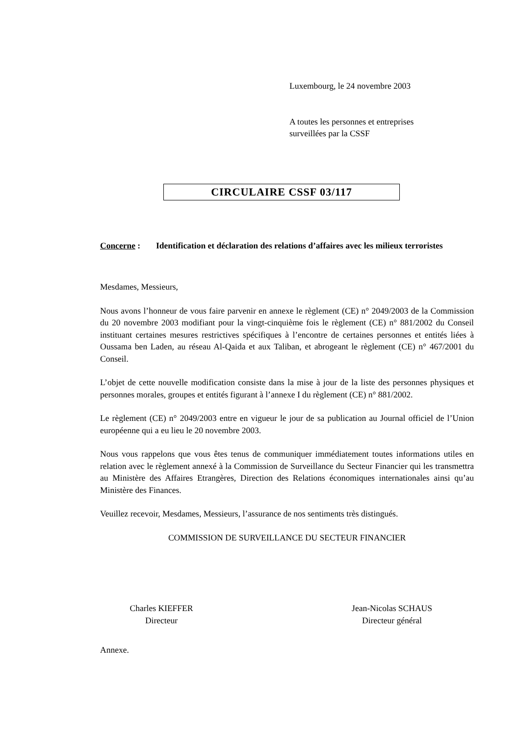Luxembourg, le 24 novembre 2003
A toutes les personnes et entreprises
surveillées par la CSSF
CIRCULAIRE CSSF 03/117
Concerne : Identification et déclaration des relations d’affaires avec les milieux terroristes
Mesdames, Messieurs,
Nous avons l’honneur de vous faire parvenir en annexe le règlement (CE) n° 2049/2003 de la Commission du 20 novembre 2003 modifiant pour la vingt-cinquième fois le règlement (CE) n° 881/2002 du Conseil instituant certaines mesures restrictives spécifiques à l’encontre de certaines personnes et entités liées à Oussama ben Laden, au réseau Al-Qaida et aux Taliban, et abrogeant le règlement (CE) n° 467/2001 du Conseil.
L’objet de cette nouvelle modification consiste dans la mise à jour de la liste des personnes physiques et personnes morales, groupes et entités figurant à l’annexe I du règlement (CE) n° 881/2002.
Le règlement (CE) n° 2049/2003 entre en vigueur le jour de sa publication au Journal officiel de l’Union européenne qui a eu lieu le 20 novembre 2003.
Nous vous rappelons que vous êtes tenus de communiquer immédiatement toutes informations utiles en relation avec le règlement annexé à la Commission de Surveillance du Secteur Financier qui les transmettra au Ministère des Affaires Etrangères, Direction des Relations économiques internationales ainsi qu’au Ministère des Finances.
Veuillez recevoir, Mesdames, Messieurs, l’assurance de nos sentiments très distingués.
COMMISSION DE SURVEILLANCE DU SECTEUR FINANCIER
Charles KIEFFER
Directeur
Jean-Nicolas SCHAUS
Directeur général
Annexe.